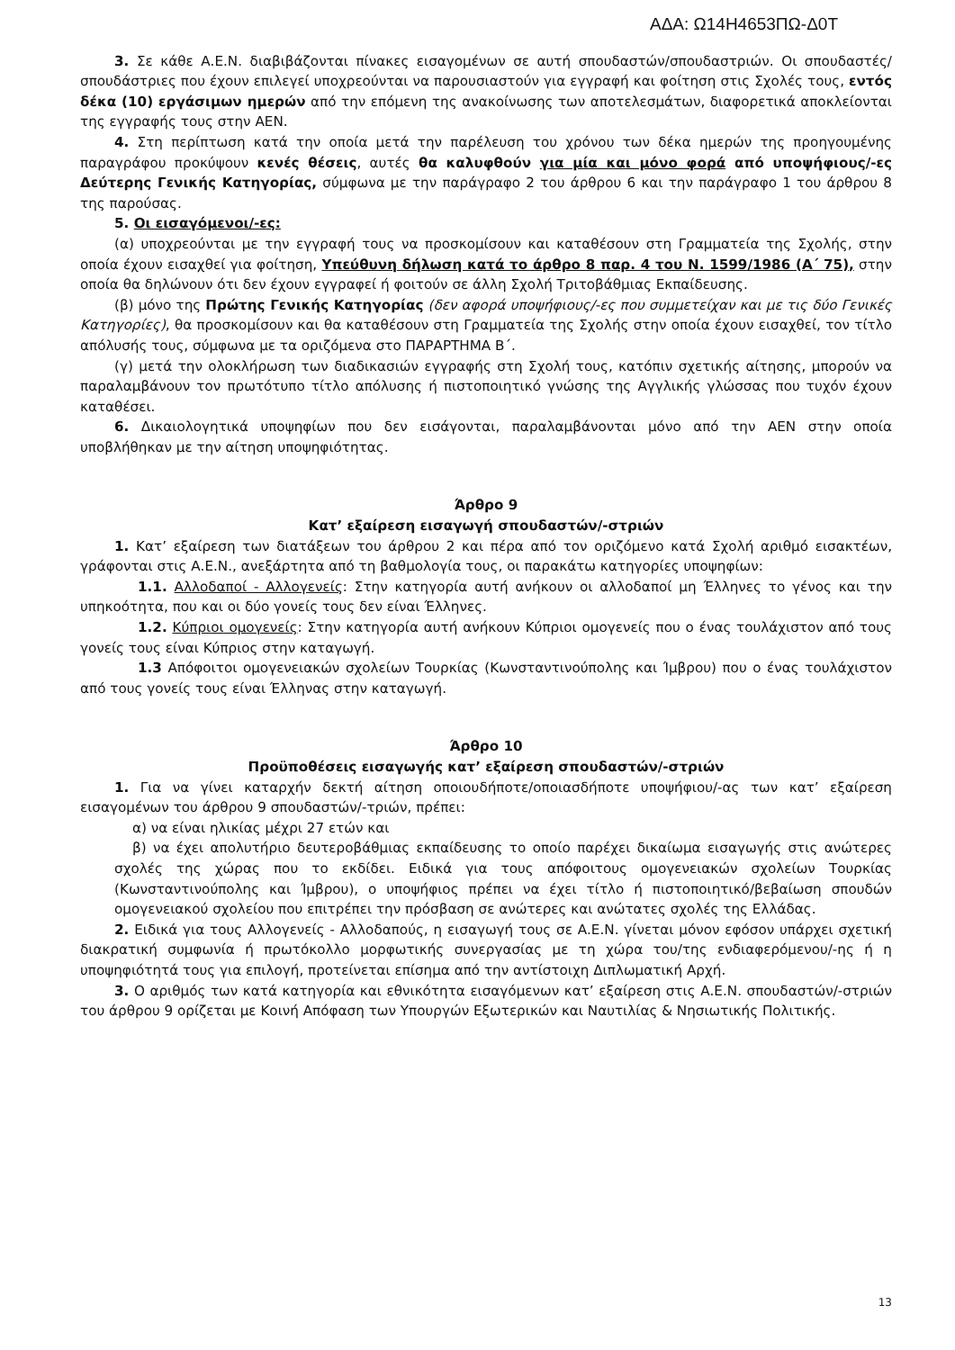ΑΔΑ: Ω14Η4653ΠΩ-Δ0Τ
3. Σε κάθε Α.Ε.Ν. διαβιβάζονται πίνακες εισαγομένων σε αυτή σπουδαστών/σπουδαστριών. Οι σπουδαστές/σπουδάστριες που έχουν επιλεγεί υποχρεούνται να παρουσιαστούν για εγγραφή και φοίτηση στις Σχολές τους, εντός δέκα (10) εργάσιμων ημερών από την επόμενη της ανακοίνωσης των αποτελεσμάτων, διαφορετικά αποκλείονται της εγγραφής τους στην ΑΕΝ.
4. Στη περίπτωση κατά την οποία μετά την παρέλευση του χρόνου των δέκα ημερών της προηγουμένης παραγράφου προκύψουν κενές θέσεις, αυτές θα καλυφθούν για μία και μόνο φορά από υποψήφιους/-ες Δεύτερης Γενικής Κατηγορίας, σύμφωνα με την παράγραφο 2 του άρθρου 6 και την παράγραφο 1 του άρθρου 8 της παρούσας.
5. Οι εισαγόμενοι/-ες:
(α) υποχρεούνται με την εγγραφή τους να προσκομίσουν και καταθέσουν στη Γραμματεία της Σχολής, στην οποία έχουν εισαχθεί για φοίτηση, Υπεύθυνη δήλωση κατά το άρθρο 8 παρ. 4 του Ν. 1599/1986 (Α΄ 75), στην οποία θα δηλώνουν ότι δεν έχουν εγγραφεί ή φοιτούν σε άλλη Σχολή Τριτοβάθμιας Εκπαίδευσης.
(β) μόνο της Πρώτης Γενικής Κατηγορίας (δεν αφορά υποψήφιους/-ες που συμμετείχαν και με τις δύο Γενικές Κατηγορίες), θα προσκομίσουν και θα καταθέσουν στη Γραμματεία της Σχολής στην οποία έχουν εισαχθεί, τον τίτλο απόλυσής τους, σύμφωνα με τα οριζόμενα στο ΠΑΡΑΡΤΗΜΑ Β΄.
(γ) μετά την ολοκλήρωση των διαδικασιών εγγραφής στη Σχολή τους, κατόπιν σχετικής αίτησης, μπορούν να παραλαμβάνουν τον πρωτότυπο τίτλο απόλυσης ή πιστοποιητικό γνώσης της Αγγλικής γλώσσας που τυχόν έχουν καταθέσει.
6. Δικαιολογητικά υποψηφίων που δεν εισάγονται, παραλαμβάνονται μόνο από την ΑΕΝ στην οποία υποβλήθηκαν με την αίτηση υποψηφιότητας.
Άρθρο 9
Κατ’ εξαίρεση εισαγωγή σπουδαστών/-στριών
1. Κατ’ εξαίρεση των διατάξεων του άρθρου 2 και πέρα από τον οριζόμενο κατά Σχολή αριθμό εισακτέων, γράφονται στις Α.Ε.Ν., ανεξάρτητα από τη βαθμολογία τους, οι παρακάτω κατηγορίες υποψηφίων:
1.1. Αλλοδαποί - Αλλογενείς: Στην κατηγορία αυτή ανήκουν οι αλλοδαποί μη Έλληνες το γένος και την υπηκοότητα, που και οι δύο γονείς τους δεν είναι Έλληνες.
1.2. Κύπριοι ομογενείς: Στην κατηγορία αυτή ανήκουν Κύπριοι ομογενείς που ο ένας τουλάχιστον από τους γονείς τους είναι Κύπριος στην καταγωγή.
1.3 Απόφοιτοι ομογενειακών σχολείων Τουρκίας (Κωνσταντινούπολης και Ίμβρου) που ο ένας τουλάχιστον από τους γονείς τους είναι Έλληνας στην καταγωγή.
Άρθρο 10
Προϋποθέσεις εισαγωγής κατ’ εξαίρεση σπουδαστών/-στριών
1. Για να γίνει καταρχήν δεκτή αίτηση οποιουδήποτε/οποιασδήποτε υποψήφιου/-ας των κατ’ εξαίρεση εισαγομένων του άρθρου 9 σπουδαστών/-τριών, πρέπει:
α) να είναι ηλικίας μέχρι 27 ετών και
β) να έχει απολυτήριο δευτεροβάθμιας εκπαίδευσης το οποίο παρέχει δικαίωμα εισαγωγής στις ανώτερες σχολές της χώρας που το εκδίδει. Ειδικά για τους απόφοιτους ομογενειακών σχολείων Τουρκίας (Κωνσταντινούπολης και Ίμβρου), ο υποψήφιος πρέπει να έχει τίτλο ή πιστοποιητικό/βεβαίωση σπουδών ομογενειακού σχολείου που επιτρέπει την πρόσβαση σε ανώτερες και ανώτατες σχολές της Ελλάδας.
2. Ειδικά για τους Αλλογενείς - Αλλοδαπούς, η εισαγωγή τους σε Α.Ε.Ν. γίνεται μόνον εφόσον υπάρχει σχετική διακρατική συμφωνία ή πρωτόκολλο μορφωτικής συνεργασίας με τη χώρα του/της ενδιαφερόμενου/-ης ή η υποψηφιότητά τους για επιλογή, προτείνεται επίσημα από την αντίστοιχη Διπλωματική Αρχή.
3. Ο αριθμός των κατά κατηγορία και εθνικότητα εισαγόμενων κατ’ εξαίρεση στις Α.Ε.Ν. σπουδαστών/-στριών του άρθρου 9 ορίζεται με Κοινή Απόφαση των Υπουργών Εξωτερικών και Ναυτιλίας & Νησιωτικής Πολιτικής.
13